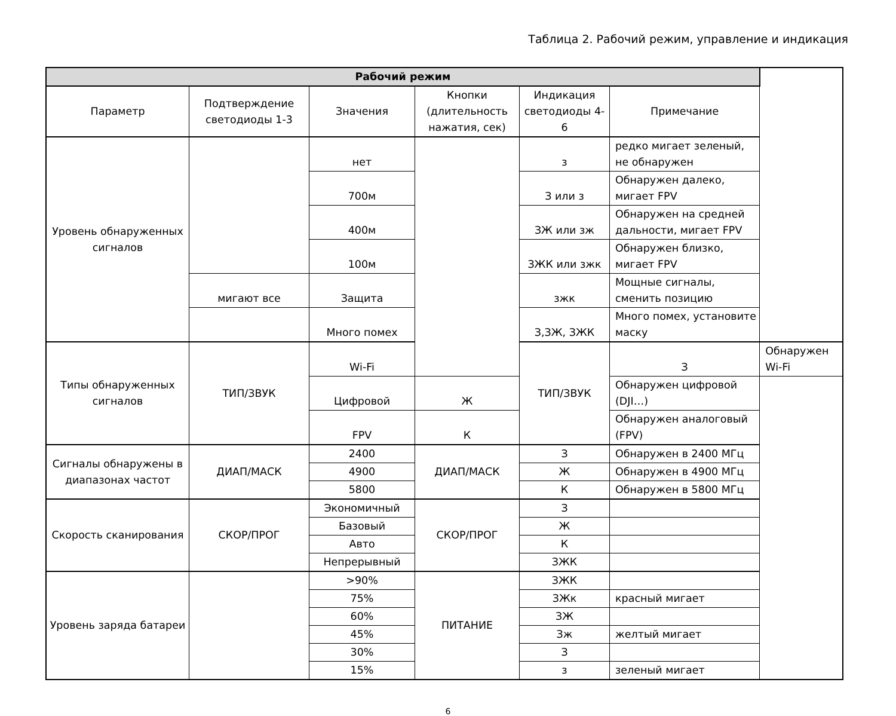Таблица 2. Рабочий режим, управление и индикация
| Рабочий режим | | | | | | |
| --- | --- | --- | --- | --- | --- | --- |
| Параметр | Подтверждение светодиоды 1-3 | Значения | Кнопки (длительность нажатия, сек) | Индикация светодиоды 4-6 | Примечание | |
| Уровень обнаруженных сигналов | | нет | | з | редко мигает зеленый, не обнаружен | |
| | | 700м | | З или з | Обнаружен далеко, мигает FPV | |
| | | 400м | | ЗЖ или зж | Обнаружен на средней дальности, мигает FPV | |
| | | 100м | | ЗЖК или зжк | Обнаружен близко, мигает FPV | |
| | мигают все | Защита | | зжк | Мощные сигналы, сменить позицию | |
| | | Много помех | | З,ЗЖ, ЗЖК | Много помех, установите маску | |
| Типы обнаруженных сигналов | ТИП/ЗВУК | Wi-Fi | | ТИП/ЗВУК | З | Обнаружен Wi-Fi |
| | | Цифровой | Ж | | Обнаружен цифровой (DJI…) | |
| | | FPV | К | | Обнаружен аналоговый (FPV) | |
| Сигналы обнаружены в диапазонах частот | ДИАП/МАСК | 2400 | ДИАП/МАСК | З | Обнаружен в 2400 МГц | |
| | | 4900 | | Ж | Обнаружен в 4900 МГц | |
| | | 5800 | | К | Обнаружен в 5800 МГц | |
| Скорость сканирования | СКОР/ПРОГ | Экономичный | СКОР/ПРОГ | З | | |
| | | Базовый | | Ж | | |
| | | Авто | | К | | |
| | | Непрерывный | | ЗЖК | | |
| Уровень заряда батареи | | >90% | ПИТАНИЕ | ЗЖК | | |
| | | 75% | | ЗЖк | красный мигает | |
| | | 60% | | ЗЖ | | |
| | | 45% | | Зж | желтый мигает | |
| | | 30% | | З | | |
| | | 15% | | з | зеленый мигает | |
6